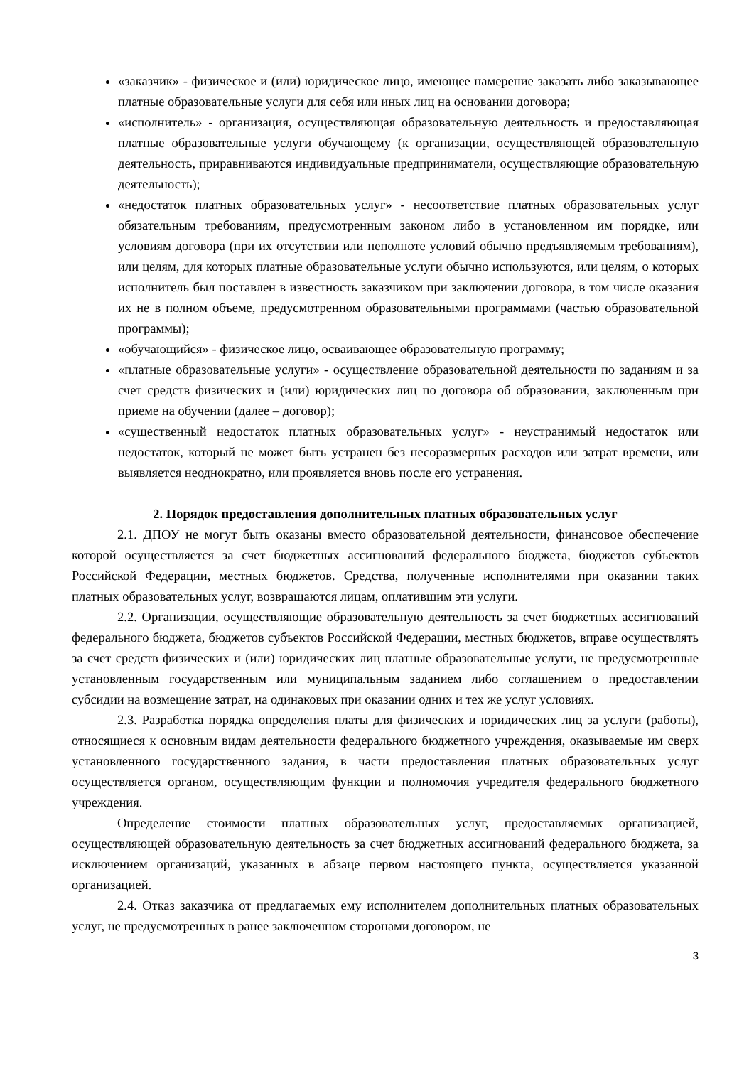«заказчик» - физическое и (или) юридическое лицо, имеющее намерение заказать либо заказывающее платные образовательные услуги для себя или иных лиц на основании договора;
«исполнитель» - организация, осуществляющая образовательную деятельность и предоставляющая платные образовательные услуги обучающему (к организации, осуществляющей образовательную деятельность, приравниваются индивидуальные предприниматели, осуществляющие образовательную деятельность);
«недостаток платных образовательных услуг» - несоответствие платных образовательных услуг обязательным требованиям, предусмотренным законом либо в установленном им порядке, или условиям договора (при их отсутствии или неполноте условий обычно предъявляемым требованиям), или целям, для которых платные образовательные услуги обычно используются, или целям, о которых исполнитель был поставлен в известность заказчиком при заключении договора, в том числе оказания их не в полном объеме, предусмотренном образовательными программами (частью образовательной программы);
«обучающийся» - физическое лицо, осваивающее образовательную программу;
«платные образовательные услуги» - осуществление образовательной деятельности по заданиям и за счет средств физических и (или) юридических лиц по договора об образовании, заключенным при приеме на обучении (далее – договор);
«существенный недостаток платных образовательных услуг» - неустранимый недостаток или недостаток, который не может быть устранен без несоразмерных расходов или затрат времени, или выявляется неоднократно, или проявляется вновь после его устранения.
2. Порядок предоставления дополнительных платных образовательных услуг
2.1. ДПОУ не могут быть оказаны вместо образовательной деятельности, финансовое обеспечение которой осуществляется за счет бюджетных ассигнований федерального бюджета, бюджетов субъектов Российской Федерации, местных бюджетов. Средства, полученные исполнителями при оказании таких платных образовательных услуг, возвращаются лицам, оплатившим эти услуги.
2.2. Организации, осуществляющие образовательную деятельность за счет бюджетных ассигнований федерального бюджета, бюджетов субъектов Российской Федерации, местных бюджетов, вправе осуществлять за счет средств физических и (или) юридических лиц платные образовательные услуги, не предусмотренные установленным государственным или муниципальным заданием либо соглашением о предоставлении субсидии на возмещение затрат, на одинаковых при оказании одних и тех же услуг условиях.
2.3. Разработка порядка определения платы для физических и юридических лиц за услуги (работы), относящиеся к основным видам деятельности федерального бюджетного учреждения, оказываемые им сверх установленного государственного задания, в части предоставления платных образовательных услуг осуществляется органом, осуществляющим функции и полномочия учредителя федерального бюджетного учреждения.
Определение стоимости платных образовательных услуг, предоставляемых организацией, осуществляющей образовательную деятельность за счет бюджетных ассигнований федерального бюджета, за исключением организаций, указанных в абзаце первом настоящего пункта, осуществляется указанной организацией.
2.4. Отказ заказчика от предлагаемых ему исполнителем дополнительных платных образовательных услуг, не предусмотренных в ранее заключенном сторонами договором, не
3